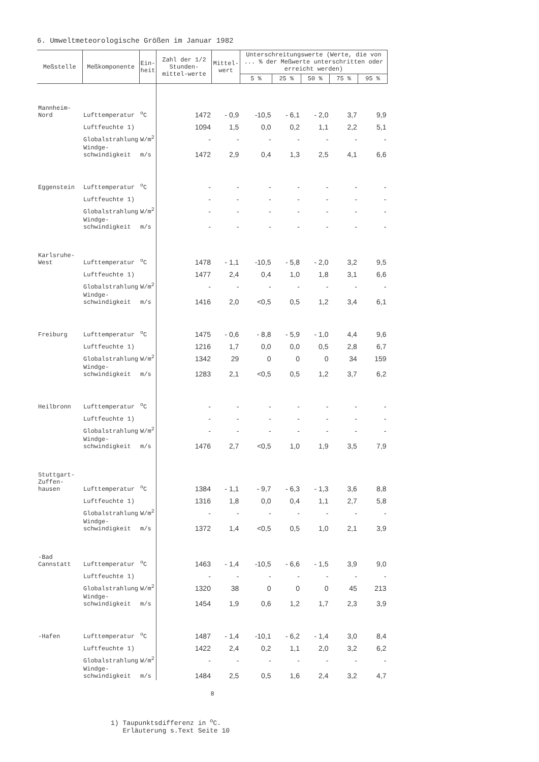6. Umweltmeteorologische Größen im Januar 1982
| Meßstelle | Meßkomponente | Ein- heit | Zahl der 1/2 Stunden-mittel-werte | Mittel- wert | Unterschreitungswerte (Werte, die von ... % der Meßwerte unterschritten oder erreicht werden) | | | | |
| --- | --- | --- | --- | --- | --- | --- | --- | --- | --- |
| | | | | | 5 % | 25 % | 50 % | 75 % | 95 % |
| Mannheim-Nord | Lufttemperatur | <sup>o</sup> C | 1472 | - 0,9 | -10,5 | - 6,1 | - 2,0 | 3,7 | 9,9 |
| | Luftfeuchte 1) | | 1094 | 1,5 | 0,0 | 0,2 | 1,1 | 2,2 | 5,1 |
| | Globalstrahlung | W/m<sup>2</sup> | - | - | - | - | - | - | - |
| | Windge- schwindigkeit | m/s | 1472 | 2,9 | 0,4 | 1,3 | 2,5 | 4,1 | 6,6 |
| Eggenstein | Lufttemperatur | <sup>o</sup> C | - | - | - | - | - | - | - |
| | Luftfeuchte 1) | | - | - | - | - | - | - | - |
| | Globalstrahlung | W/m<sup>2</sup> | - | - | - | - | - | - | - |
| | Windge- schwindigkeit | m/s | - | - | - | - | - | - | - |
| Karlsruhe-West | Lufttemperatur | <sup>o</sup> C | 1478 | - 1,1 | -10,5 | - 5,8 | - 2,0 | 3,2 | 9,5 |
| | Luftfeuchte 1) | | 1477 | 2,4 | 0,4 | 1,0 | 1,8 | 3,1 | 6,6 |
| | Globalstrahlung | W/m<sup>2</sup> | - | - | - | - | - | - | - |
| | Windge- schwindigkeit | m/s | 1416 | 2,0 | <0,5 | 0,5 | 1,2 | 3,4 | 6,1 |
| Freiburg | Lufttemperatur | <sup>o</sup> C | 1475 | - 0,6 | - 8,8 | - 5,9 | - 1,0 | 4,4 | 9,6 |
| | Luftfeuchte 1) | | 1216 | 1,7 | 0,0 | 0,0 | 0,5 | 2,8 | 6,7 |
| | Globalstrahlung | W/m<sup>2</sup> | 1342 | 29 | 0 | 0 | 0 | 34 | 159 |
| | Windge- schwindigkeit | m/s | 1283 | 2,1 | <0,5 | 0,5 | 1,2 | 3,7 | 6,2 |
| Heilbronn | Lufttemperatur | <sup>o</sup> C | - | - | - | - | - | - | - |
| | Luftfeuchte 1) | | - | - | - | - | - | - | - |
| | Globalstrahlung | W/m<sup>2</sup> | - | - | - | - | - | - | - |
| | Windge- schwindigkeit | m/s | 1476 | 2,7 | <0,5 | 1,0 | 1,9 | 3,5 | 7,9 |
| Stuttgart-Zuffen- hausen | Lufttemperatur | <sup>o</sup> C | 1384 | - 1,1 | - 9,7 | - 6,3 | - 1,3 | 3,6 | 8,8 |
| | Luftfeuchte 1) | | 1316 | 1,8 | 0,0 | 0,4 | 1,1 | 2,7 | 5,8 |
| | Globalstrahlung | W/m<sup>2</sup> | - | - | - | - | - | - | - |
| | Windge- schwindigkeit | m/s | 1372 | 1,4 | <0,5 | 0,5 | 1,0 | 2,1 | 3,9 |
| -Bad Cannstatt | Lufttemperatur | <sup>o</sup> C | 1463 | - 1,4 | -10,5 | - 6,6 | - 1,5 | 3,9 | 9,0 |
| | Luftfeuchte 1) | | - | - | - | - | - | - | - |
| | Globalstrahlung | W/m<sup>2</sup> | 1320 | 38 | 0 | 0 | 0 | 45 | 213 |
| | Windge- schwindigkeit | m/s | 1454 | 1,9 | 0,6 | 1,2 | 1,7 | 2,3 | 3,9 |
| -Hafen | Lufttemperatur | <sup>o</sup> C | 1487 | - 1,4 | -10,1 | - 6,2 | - 1,4 | 3,0 | 8,4 |
| | Luftfeuchte 1) | | 1422 | 2,4 | 0,2 | 1,1 | 2,0 | 3,2 | 6,2 |
| | Globalstrahlung | W/m<sup>2</sup> | - | - | - | - | - | - | - |
| | Windge- schwindigkeit | m/s | 1484 | 2,5 | 0,5 | 1,6 | 2,4 | 3,2 | 4,7 |
8
1) Taupunktsdifferenz in <sup>o</sup>C.
Erläuterung s.Text Seite 10